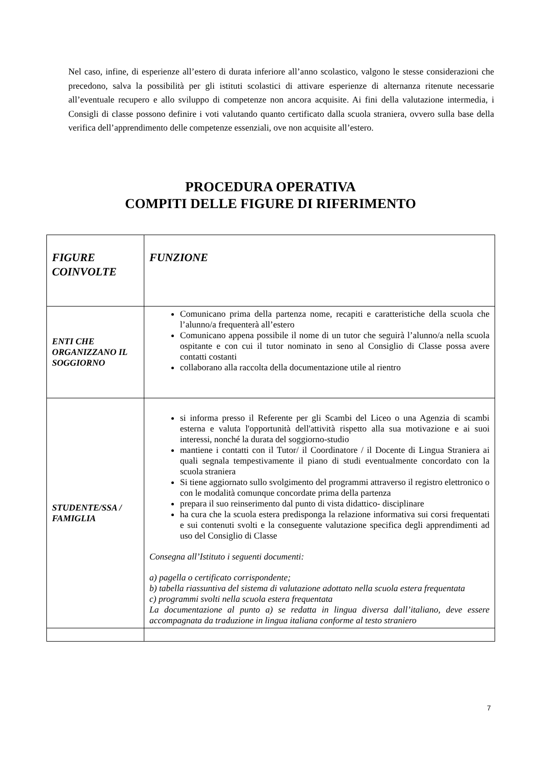Nel caso, infine, di esperienze all’estero di durata inferiore all’anno scolastico, valgono le stesse considerazioni che precedono, salva la possibilità per gli istituti scolastici di attivare esperienze di alternanza ritenute necessarie all’eventuale recupero e allo sviluppo di competenze non ancora acquisite. Ai fini della valutazione intermedia, i Consigli di classe possono definire i voti valutando quanto certificato dalla scuola straniera, ovvero sulla base della verifica dell’apprendimento delle competenze essenziali, ove non acquisite all’estero.
PROCEDURA OPERATIVA
COMPITI DELLE FIGURE DI RIFERIMENTO
| FIGURE COINVOLTE | FUNZIONE |
| --- | --- |
| ENTI CHE ORGANIZZANO IL SOGGIORNO | Comunicano prima della partenza nome, recapiti e caratteristiche della scuola che l’alunno/a frequenterà all’estero Comunicano appena possibile il nome di un tutor che seguirà l’alunno/a nella scuola ospitante e con cui il tutor nominato in seno al Consiglio di Classe possa avere contatti costanti collaborano alla raccolta della documentazione utile al rientro |
| STUDENTE/SSA / FAMIGLIA | si informa presso il Referente per gli Scambi del Liceo o una Agenzia di scambi esterna e valuta l'opportunità dell'attività rispetto alla sua motivazione e ai suoi interessi, nonché la durata del soggiorno-studio mantiene i contatti con il Tutor/ il Coordinatore / il Docente di Lingua Straniera ai quali segnala tempestivamente il piano di studi eventualmente concordato con la scuola straniera Si tiene aggiornato sullo svolgimento del programmi attraverso il registro elettronico o con le modalità comunque concordate prima della partenza prepara il suo reinserimento dal punto di vista didattico- disciplinare ha cura che la scuola estera predisponga la relazione informativa sui corsi frequentati e sui contenuti svolti e la conseguente valutazione specifica degli apprendimenti ad uso del Consiglio di Classe Consegna all’Istituto i seguenti documenti: a) pagella o certificato corrispondente; b) tabella riassuntiva del sistema di valutazione adottato nella scuola estera frequentata c) programmi svolti nella scuola estera frequentata La documentazione al punto a) se redatta in lingua diversa dall’italiano, deve essere accompagnata da traduzione in lingua italiana conforme al testo straniero |
7